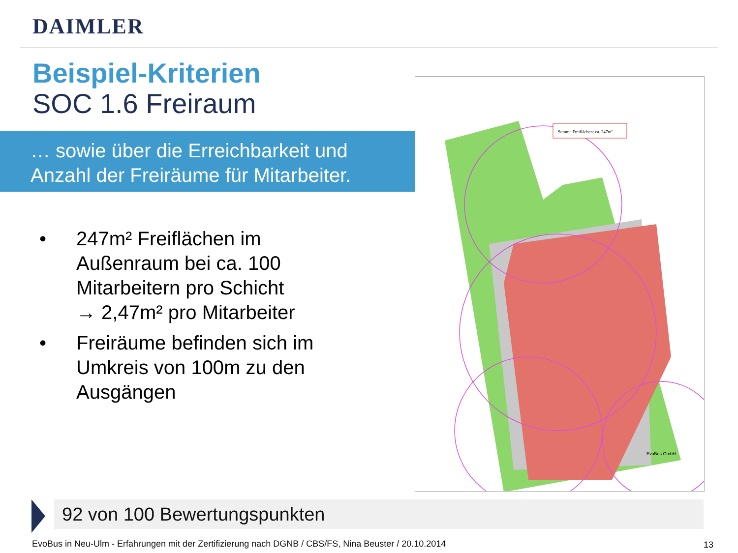DAIMLER
Beispiel-Kriterien
SOC 1.6 Freiraum
… sowie über die Erreichbarkeit und
Anzahl der Freiräume für Mitarbeiter.
• 247m² Freiflächen im Außenraum bei ca. 100 Mitarbeitern pro Schicht
→ 2,47m² pro Mitarbeiter
• Freiräume befinden sich im Umkreis von 100m zu den Ausgängen
Summe Freiflächen: ca. 247m²
EvoBus GmbH
92 von 100 Bewertungspunkten
EvoBus in Neu-Ulm - Erfahrungen mit der Zertifizierung nach DGNB / CBS/FS, Nina Beuster / 20.10.2014
13